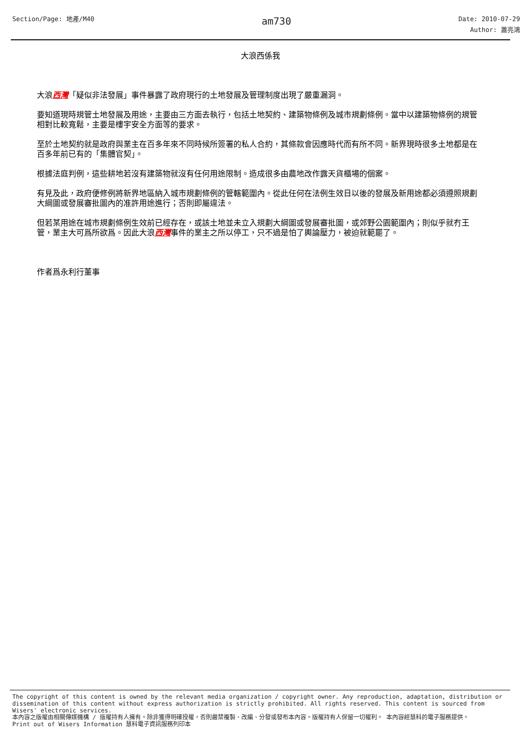Section/Page: 地產/M40
am730
Date: 2010-07-29
Author: 蕭亮鴻
大浪西係我
大浪西灣「疑似非法發展」事件暴露了政府現行的土地發展及管理制度出現了嚴重漏洞。
要知道現時規管土地發展及用途，主要由三方面去執行，包括土地契約、建築物條例及城市規劃條例。當中以建築物條例的規管相對比較寬鬆，主要是樓宇安全方面等的要求。
至於土地契約就是政府與業主在百多年來不同時候所簽署的私人合約，其條款會因應時代而有所不同。新界現時很多土地都是在百多年前已有的「集體官契」。
根據法庭判例，這些耕地若沒有建築物就沒有任何用途限制。造成很多由農地改作露天貨櫃場的個案。
有見及此，政府便修例將新界地區納入城市規劃條例的管轄範圍內。從此任何在法例生效日以後的發展及新用途都必須遵照規劃大綱圖或發展審批圖內的准許用途進行；否則即屬違法。
但若某用途在城市規劃條例生效前已經存在，或該土地並未立入規劃大綱圖或發展審批圖，或郊野公園範圍內；則似乎就冇王管，業主大可爲所欲爲。因此大浪西灣事件的業主之所以停工，只不過是怕了輿論壓力，被迫就範罷了。
作者爲永利行董事
The copyright of this content is owned by the relevant media organization / copyright owner. Any reproduction, adaptation, distribution or dissemination of this content without express authorization is strictly prohibited. All rights reserved. This content is sourced from Wisers' electronic services.
本內容之版權由相關傳媒機構 / 版權持有人擁有。除非獲得明確授權，否則嚴禁複製、改編、分發或發布本內容。版權持有人保留一切權利。 本內容經慧科的電子服務提供。
Print out of Wisers Information 慧科電子資訊服務列印本